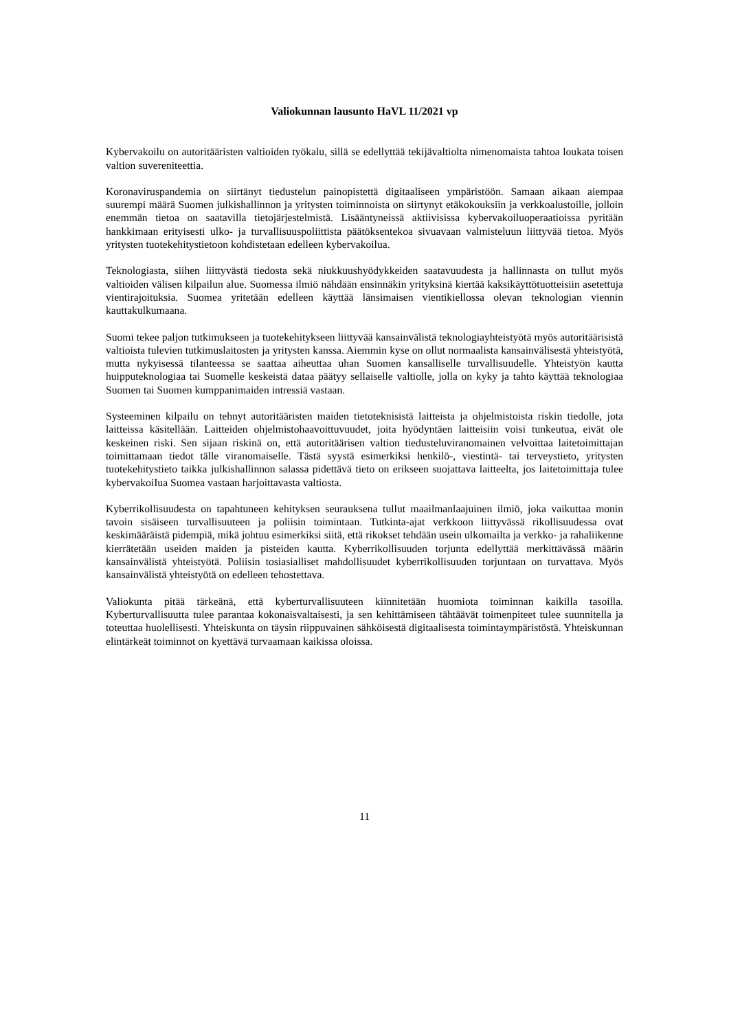Valiokunnan lausunto HaVL 11/2021 vp
Kybervakoilu on autoritääristen valtioiden työkalu, sillä se edellyttää tekijävaltiolta nimenomaista tahtoa loukata toisen valtion suvereniteettia.
Koronaviruspandemia on siirtänyt tiedustelun painopistettä digitaaliseen ympäristöön. Samaan aikaan aiempaa suurempi määrä Suomen julkishallinnon ja yritysten toiminnoista on siirtynyt etäkokouksiin ja verkkoalustoille, jolloin enemmän tietoa on saatavilla tietojärjestelmistä. Lisääntyneissä aktiivisissa kybervakoiluoperaatioissa pyritään hankkimaan erityisesti ulko- ja turvallisuuspoliittista päätöksentekoa sivuavaan valmisteluun liittyvää tietoa. Myös yritysten tuotekehitystietoon kohdistetaan edelleen kybervakoilua.
Teknologiasta, siihen liittyvästä tiedosta sekä niukkuushyödykkeiden saatavuudesta ja hallinnasta on tullut myös valtioiden välisen kilpailun alue. Suomessa ilmiö nähdään ensinnäkin yrityksinä kiertää kaksikäyttötuotteisiin asetettuja vientirajoituksia. Suomea yritetään edelleen käyttää länsimaisen vientikiellossa olevan teknologian viennin kauttakulkumaana.
Suomi tekee paljon tutkimukseen ja tuotekehitykseen liittyvää kansainvälistä teknologiayhteistyötä myös autoritäärisistä valtioista tulevien tutkimuslaitosten ja yritysten kanssa. Aiemmin kyse on ollut normaalista kansainvälisestä yhteistyötä, mutta nykyisessä tilanteessa se saattaa aiheuttaa uhan Suomen kansalliselle turvallisuudelle. Yhteistyön kautta huipputeknologiaa tai Suomelle keskeistä dataa päätyy sellaiselle valtiolle, jolla on kyky ja tahto käyttää teknologiaa Suomen tai Suomen kumppanimaiden intressiä vastaan.
Systeeminen kilpailu on tehnyt autoritääristen maiden tietoteknisistä laitteista ja ohjelmistoista riskin tiedolle, jota laitteissa käsitellään. Laitteiden ohjelmistohaavoittuvuudet, joita hyödyntäen laitteisiin voisi tunkeutua, eivät ole keskeinen riski. Sen sijaan riskinä on, että autoritäärisen valtion tiedusteluviranomainen velvoittaa laitetoimittajan toimittamaan tiedot tälle viranomaiselle. Tästä syystä esimerkiksi henkilö-, viestintä- tai terveystieto, yritysten tuotekehitystieto taikka julkishallinnon salassa pidettävä tieto on erikseen suojattava laitteelta, jos laitetoimittaja tulee kybervakoiIua Suomea vastaan harjoittavasta valtiosta.
Kyberrikollisuudesta on tapahtuneen kehityksen seurauksena tullut maailmanlaajuinen ilmiö, joka vaikuttaa monin tavoin sisäiseen turvallisuuteen ja poliisin toimintaan. Tutkinta-ajat verkkoon liittyvässä rikollisuudessa ovat keskimääräistä pidempiä, mikä johtuu esimerkiksi siitä, että rikokset tehdään usein ulkomailta ja verkko- ja rahaliikenne kierrätetään useiden maiden ja pisteiden kautta. Kyberrikollisuuden torjunta edellyttää merkittävässä määrin kansainvälistä yhteistyötä. Poliisin tosiasialliset mahdollisuudet kyberrikollisuuden torjuntaan on turvattava. Myös kansainvälistä yhteistyötä on edelleen tehostettava.
Valiokunta pitää tärkeänä, että kyberturvallisuuteen kiinnitetään huomiota toiminnan kaikilla tasoilla. Kyberturvallisuutta tulee parantaa kokonaisvaltaisesti, ja sen kehittämiseen tähtäävät toimenpiteet tulee suunnitella ja toteuttaa huolellisesti. Yhteiskunta on täysin riippuvainen sähköisestä digitaalisesta toimintaympäristöstä. Yhteiskunnan elintärkeät toiminnot on kyettävä turvaamaan kaikissa oloissa.
11